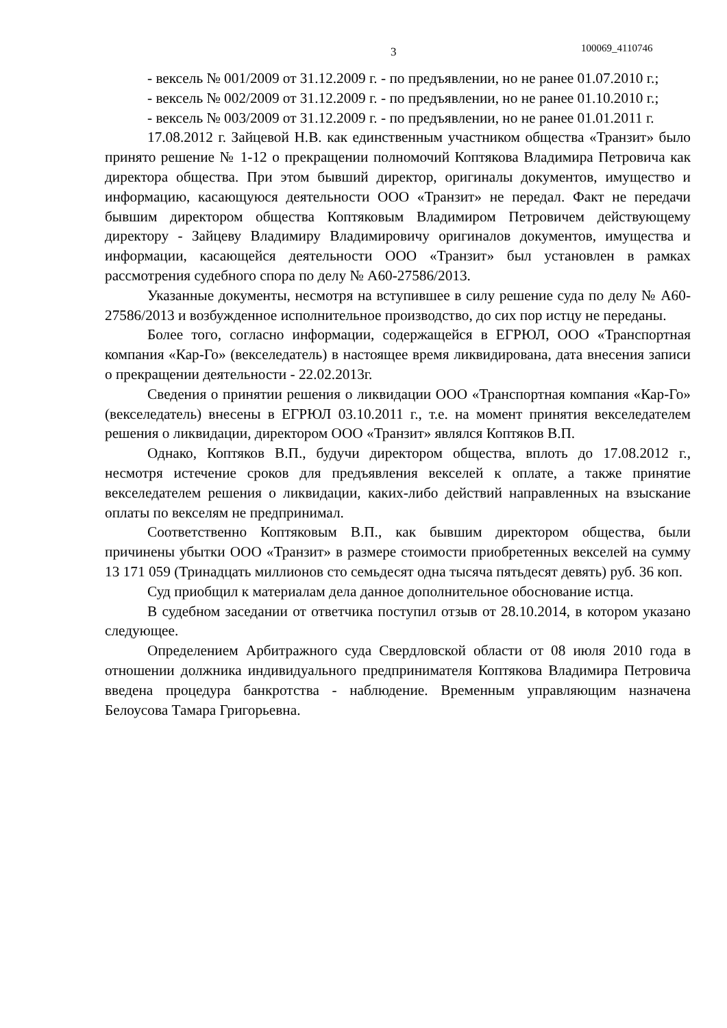3 100069_4110746
- вексель № 001/2009 от 31.12.2009 г. - по предъявлении, но не ранее 01.07.2010 г.;
- вексель № 002/2009 от 31.12.2009 г. - по предъявлении, но не ранее 01.10.2010 г.;
- вексель № 003/2009 от 31.12.2009 г. - по предъявлении, но не ранее 01.01.2011 г.
17.08.2012 г. Зайцевой Н.В. как единственным участником общества «Транзит» было принято решение № 1-12 о прекращении полномочий Коптякова Владимира Петровича как директора общества. При этом бывший директор, оригиналы документов, имущество и информацию, касающуюся деятельности ООО «Транзит» не передал. Факт не передачи бывшим директором общества Коптяковым Владимиром Петровичем действующему директору - Зайцеву Владимиру Владимировичу оригиналов документов, имущества и информации, касающейся деятельности ООО «Транзит» был установлен в рамках рассмотрения судебного спора по делу № А60-27586/2013.
Указанные документы, несмотря на вступившее в силу решение суда по делу № А60-27586/2013 и возбужденное исполнительное производство, до сих пор истцу не переданы.
Более того, согласно информации, содержащейся в ЕГРЮЛ, ООО «Транспортная компания «Кар-Го» (векселедатель) в настоящее время ликвидирована, дата внесения записи о прекращении деятельности - 22.02.2013г.
Сведения о принятии решения о ликвидации ООО «Транспортная компания «Кар-Го» (векселедатель) внесены в ЕГРЮЛ 03.10.2011 г., т.е. на момент принятия векселедателем решения о ликвидации, директором ООО «Транзит» являлся Коптяков В.П.
Однако, Коптяков В.П., будучи директором общества, вплоть до 17.08.2012 г., несмотря истечение сроков для предъявления векселей к оплате, а также принятие векселедателем решения о ликвидации, каких-либо действий направленных на взыскание оплаты по векселям не предпринимал.
Соответственно Коптяковым В.П., как бывшим директором общества, были причинены убытки ООО «Транзит» в размере стоимости приобретенных векселей на сумму 13 171 059 (Тринадцать миллионов сто семьдесят одна тысяча пятьдесят девять) руб. 36 коп.
Суд приобщил к материалам дела данное дополнительное обоснование истца.
В судебном заседании от ответчика поступил отзыв от 28.10.2014, в котором указано следующее.
Определением Арбитражного суда Свердловской области от 08 июля 2010 года в отношении должника индивидуального предпринимателя Коптякова Владимира Петровича введена процедура банкротства - наблюдение. Временным управляющим назначена Белоусова Тамара Григорьевна.